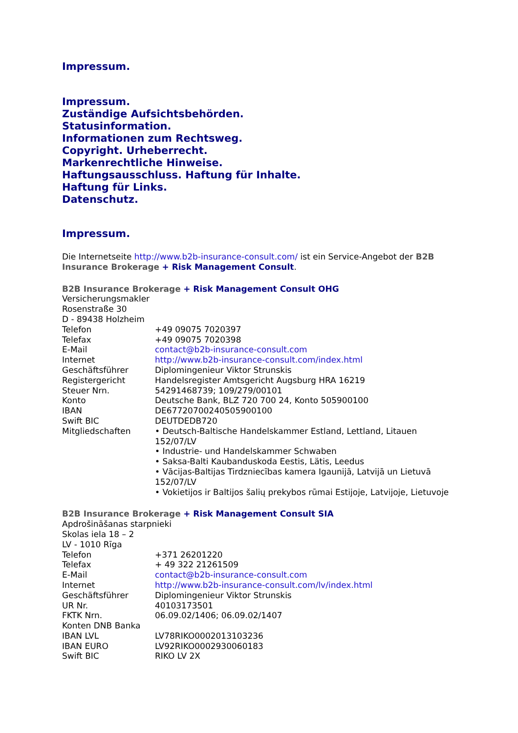Impressum.
Impressum.
Zuständige Aufsichtsbehörden.
Statusinformation.
Informationen zum Rechtsweg.
Copyright. Urheberrecht.
Markenrechtliche Hinweise.
Haftungsausschluss. Haftung für Inhalte.
Haftung für Links.
Datenschutz.
Impressum.
Die Internetseite http://www.b2b-insurance-consult.com/ ist ein Service-Angebot der B2B Insurance Brokerage + Risk Management Consult.
B2B Insurance Brokerage + Risk Management Consult OHG
Versicherungsmakler
Rosenstraße 30
D - 89438 Holzheim
| Telefon | +49 09075 7020397 |
| Telefax | +49 09075 7020398 |
| E-Mail | contact@b2b-insurance-consult.com |
| Internet | http://www.b2b-insurance-consult.com/index.html |
| Geschäftsführer | Diplomingenieur Viktor Strunskis |
| Registergericht | Handelsregister Amtsgericht Augsburg HRA 16219 |
| Steuer Nrn. | 54291468739; 109/279/00101 |
| Konto | Deutsche Bank, BLZ 720 700 24, Konto 505900100 |
| IBAN | DE67720700240505900100 |
| Swift BIC | DEUTDEDB720 |
| Mitgliedschaften | • Deutsch-Baltische Handelskammer Estland, Lettland, Litauen 152/07/LV • Industrie- und Handelskammer Schwaben • Saksa-Balti Kaubanduskoda Eestis, Lätis, Leedus • Vācijas-Baltijas Tirdzniecības kamera Igaunijā, Latvijā un Lietuvā 152/07/LV • Vokietijos ir Baltijos šalių prekybos rūmai Estijoje, Latvijoje, Lietuvoje |
B2B Insurance Brokerage + Risk Management Consult SIA
Apdrošināšanas starpnieki
Skolas iela 18 – 2
LV - 1010 Rīga
| Telefon | +371 26201220 |
| Telefax | + 49 322 21261509 |
| E-Mail | contact@b2b-insurance-consult.com |
| Internet | http://www.b2b-insurance-consult.com/lv/index.html |
| Geschäftsführer | Diplomingenieur Viktor Strunskis |
| UR Nr. | 40103173501 |
| FKTK Nrn. | 06.09.02/1406; 06.09.02/1407 |
| Konten DNB Banka | |
| IBAN LVL | LV78RIKO0002013103236 |
| IBAN EURO | LV92RIKO0002930060183 |
| Swift BIC | RIKO LV 2X |